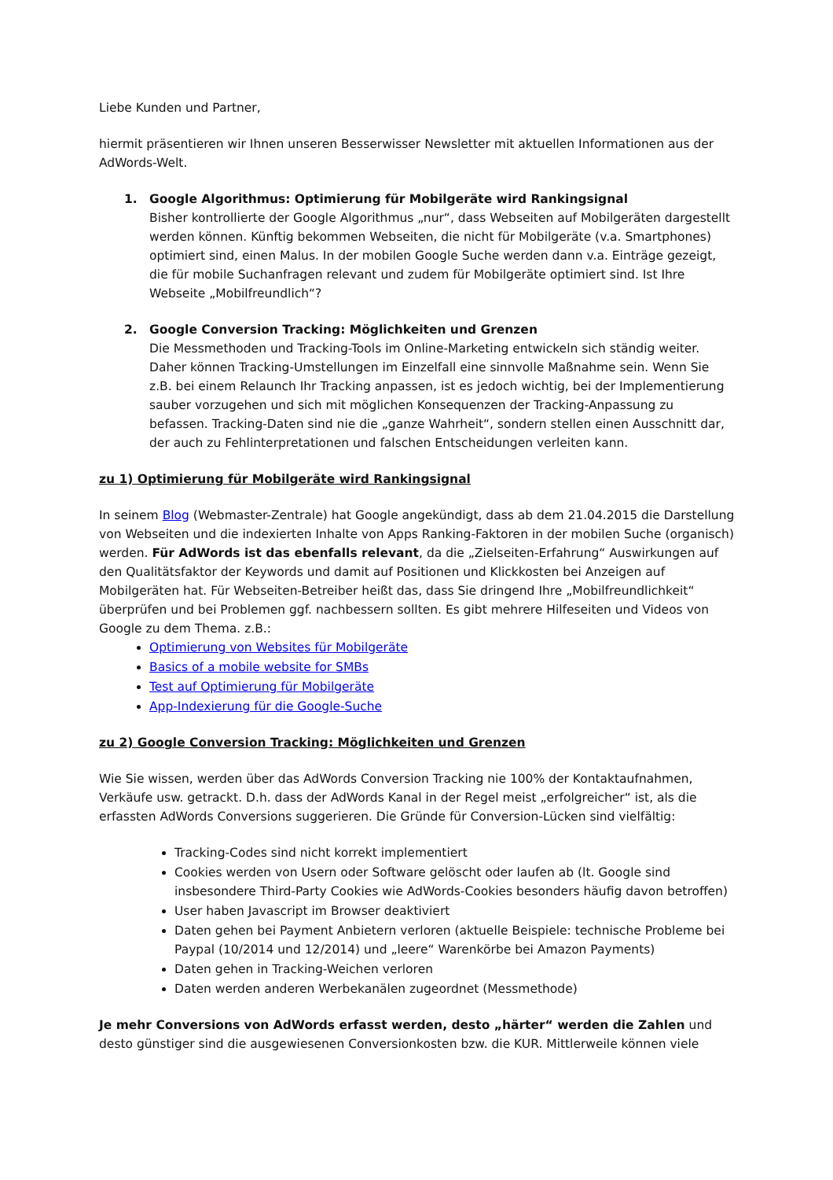Liebe Kunden und Partner,
hiermit präsentieren wir Ihnen unseren Besserwisser Newsletter mit aktuellen Informationen aus der AdWords-Welt.
1. Google Algorithmus: Optimierung für Mobilgeräte wird Rankingsignal
Bisher kontrollierte der Google Algorithmus „nur“, dass Webseiten auf Mobilgeräten dargestellt werden können. Künftig bekommen Webseiten, die nicht für Mobilgeräte (v.a. Smartphones) optimiert sind, einen Malus. In der mobilen Google Suche werden dann v.a. Einträge gezeigt, die für mobile Suchanfragen relevant und zudem für Mobilgeräte optimiert sind. Ist Ihre Webseite „Mobilfreundlich“?
2. Google Conversion Tracking: Möglichkeiten und Grenzen
Die Messmethoden und Tracking-Tools im Online-Marketing entwickeln sich ständig weiter. Daher können Tracking-Umstellungen im Einzelfall eine sinnvolle Maßnahme sein. Wenn Sie z.B. bei einem Relaunch Ihr Tracking anpassen, ist es jedoch wichtig, bei der Implementierung sauber vorzugehen und sich mit möglichen Konsequenzen der Tracking-Anpassung zu befassen. Tracking-Daten sind nie die „ganze Wahrheit“, sondern stellen einen Ausschnitt dar, der auch zu Fehlinterpretationen und falschen Entscheidungen verleiten kann.
zu 1) Optimierung für Mobilgeräte wird Rankingsignal
In seinem Blog (Webmaster-Zentrale) hat Google angekündigt, dass ab dem 21.04.2015 die Darstellung von Webseiten und die indexierten Inhalte von Apps Ranking-Faktoren in der mobilen Suche (organisch) werden. Für AdWords ist das ebenfalls relevant, da die „Zielseiten-Erfahrung“ Auswirkungen auf den Qualitätsfaktor der Keywords und damit auf Positionen und Klickkosten bei Anzeigen auf Mobilgeräten hat. Für Webseiten-Betreiber heißt das, dass Sie dringend Ihre „Mobilfreundlichkeit“ überprüfen und bei Problemen ggf. nachbessern sollten. Es gibt mehrere Hilfeseiten und Videos von Google zu dem Thema. z.B.:
Optimierung von Websites für Mobilgeräte
Basics of a mobile website for SMBs
Test auf Optimierung für Mobilgeräte
App-Indexierung für die Google-Suche
zu 2) Google Conversion Tracking: Möglichkeiten und Grenzen
Wie Sie wissen, werden über das AdWords Conversion Tracking nie 100% der Kontaktaufnahmen, Verkäufe usw. getrackt. D.h. dass der AdWords Kanal in der Regel meist „erfolgreicher“ ist, als die erfassten AdWords Conversions suggerieren. Die Gründe für Conversion-Lücken sind vielfältig:
Tracking-Codes sind nicht korrekt implementiert
Cookies werden von Usern oder Software gelöscht oder laufen ab (lt. Google sind insbesondere Third-Party Cookies wie AdWords-Cookies besonders häufig davon betroffen)
User haben Javascript im Browser deaktiviert
Daten gehen bei Payment Anbietern verloren (aktuelle Beispiele: technische Probleme bei Paypal (10/2014 und 12/2014) und „leere“ Warenkörbe bei Amazon Payments)
Daten gehen in Tracking-Weichen verloren
Daten werden anderen Werbekanälen zugeordnet (Messmethode)
Je mehr Conversions von AdWords erfasst werden, desto „härter“ werden die Zahlen und desto günstiger sind die ausgewiesenen Conversionkosten bzw. die KUR. Mittlerweile können viele